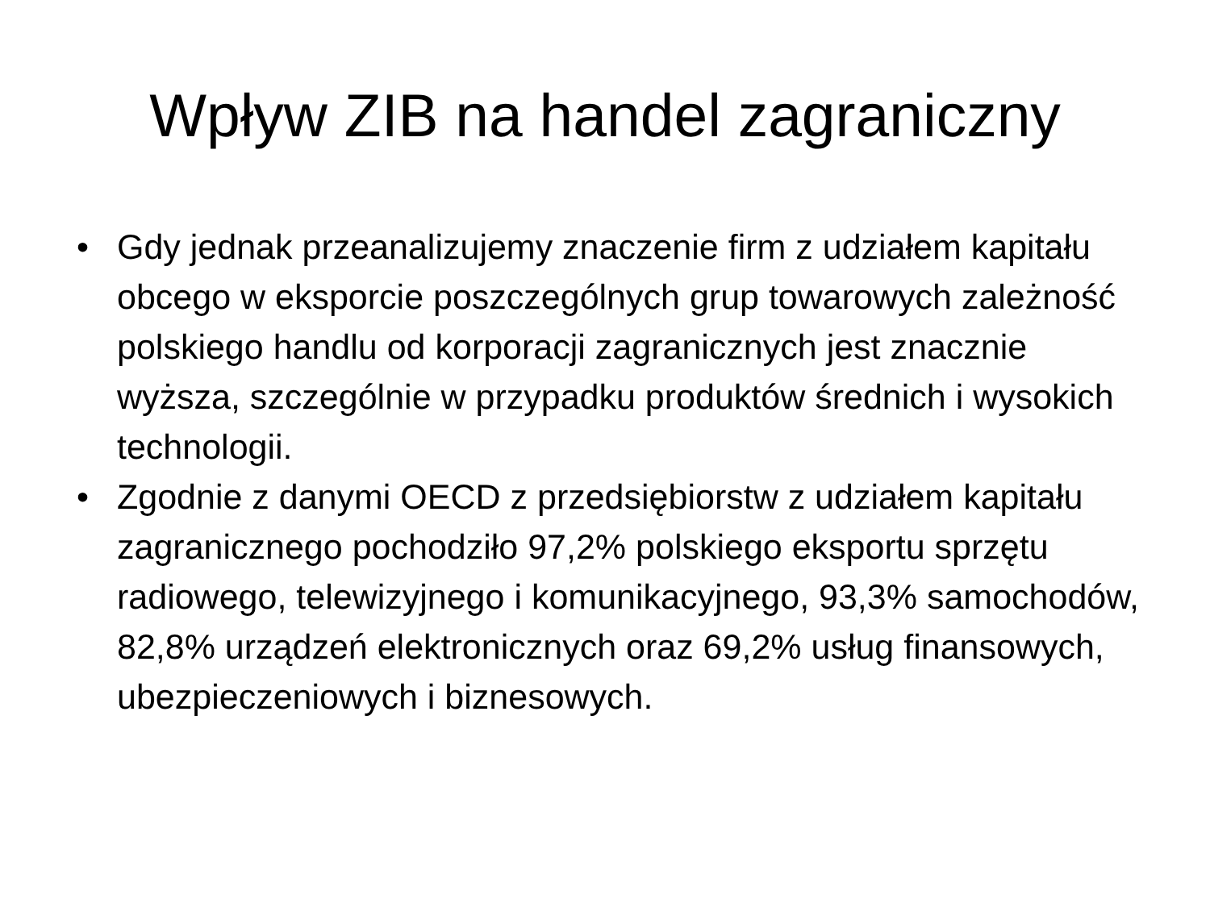Wpływ ZIB na handel zagraniczny
• Gdy jednak przeanalizujemy znaczenie firm z udziałem kapitału obcego w eksporcie poszczególnych grup towarowych zależność polskiego handlu od korporacji zagranicznych jest znacznie wyższa, szczególnie w przypadku produktów średnich i wysokich technologii.
• Zgodnie z danymi OECD z przedsiębiorstw z udziałem kapitału zagranicznego pochodziło 97,2% polskiego eksportu sprzętu radiowego, telewizyjnego i komunikacyjnego, 93,3% samochodów, 82,8% urządzeń elektronicznych oraz 69,2% usług finansowych, ubezpieczeniowych i biznesowych.